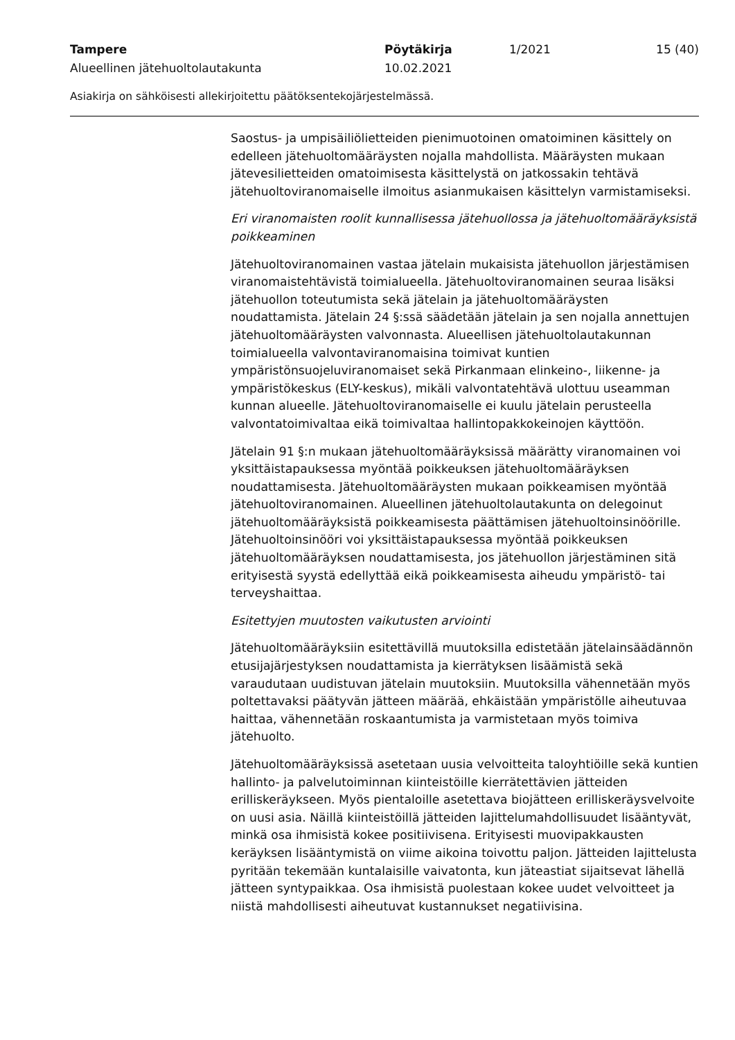Tampere Pöytäkirja 1/2021 15 (40)
Alueellinen jätehuoltolautakunta 10.02.2021
Asiakirja on sähköisesti allekirjoitettu päätöksentekojärjestelmässä.
Saostus- ja umpisäiliölietteiden pienimuotoinen omatoiminen käsittely on edelleen jätehuoltomääräysten nojalla mahdollista. Määräysten mukaan jätevesilietteiden omatoimisesta käsittelystä on jatkossakin tehtävä jätehuoltoviranomaiselle ilmoitus asianmukaisen käsittelyn varmistamiseksi.
Eri viranomaisten roolit kunnallisessa jätehuollossa ja jätehuoltomääräyksistä poikkeaminen
Jätehuoltoviranomainen vastaa jätelain mukaisista jätehuollon järjestämisen viranomaistehtävistä toimialueella. Jätehuoltoviranomainen seuraa lisäksi jätehuollon toteutumista sekä jätelain ja jätehuoltomääräysten noudattamista. Jätelain 24 §:ssä säädetään jätelain ja sen nojalla annettujen jätehuoltomääräysten valvonnasta. Alueellisen jätehuoltolautakunnan toimialueella valvontaviranomaisina toimivat kuntien ympäristönsuojeluviranomaiset sekä Pirkanmaan elinkeino-, liikenne- ja ympäristökeskus (ELY-keskus), mikäli valvontatehtävä ulottuu useamman kunnan alueelle. Jätehuoltoviranomaiselle ei kuulu jätelain perusteella valvontatoimivaltaa eikä toimivaltaa hallintopakkokeinojen käyttöön.
Jätelain 91 §:n mukaan jätehuoltomääräyksissä määrätty viranomainen voi yksittäistapauksessa myöntää poikkeuksen jätehuoltomääräyksen noudattamisesta. Jätehuoltomääräysten mukaan poikkeamisen myöntää jätehuoltoviranomainen. Alueellinen jätehuoltolautakunta on delegoinut jätehuoltomääräyksistä poikkeamisesta päättämisen jätehuoltoinsinöörille. Jätehuoltoinsinööri voi yksittäistapauksessa myöntää poikkeuksen jätehuoltomääräyksen noudattamisesta, jos jätehuollon järjestäminen sitä erityisestä syystä edellyttää eikä poikkeamisesta aiheudu ympäristö- tai terveyshaittaa.
Esitettyjen muutosten vaikutusten arviointi
Jätehuoltomääräyksiin esitettävillä muutoksilla edistetään jätelainsäädännön etusijajärjestyksen noudattamista ja kierrätyksen lisäämistä sekä varaudutaan uudistuvan jätelain muutoksiin. Muutoksilla vähennetään myös poltettavaksi päätyvän jätteen määrää, ehkäistään ympäristölle aiheutuvaa haittaa, vähennetään roskaantumista ja varmistetaan myös toimiva jätehuolto.
Jätehuoltomääräyksissä asetetaan uusia velvoitteita taloyhtiöille sekä kuntien hallinto- ja palvelutoiminnan kiinteistöille kierrätettävien jätteiden erilliskeräykseen. Myös pientaloille asetettava biojätteen erilliskeräysvelvoite on uusi asia. Näillä kiinteistöillä jätteiden lajittelumahdollisuudet lisääntyvät, minkä osa ihmisistä kokee positiivisena. Erityisesti muovipakkausten keräyksen lisääntymistä on viime aikoina toivottu paljon. Jätteiden lajittelusta pyritään tekemään kuntalaisille vaivatonta, kun jäteastiat sijaitsevat lähellä jätteen syntypaikkaa. Osa ihmisistä puolestaan kokee uudet velvoitteet ja niistä mahdollisesti aiheutuvat kustannukset negatiivisina.